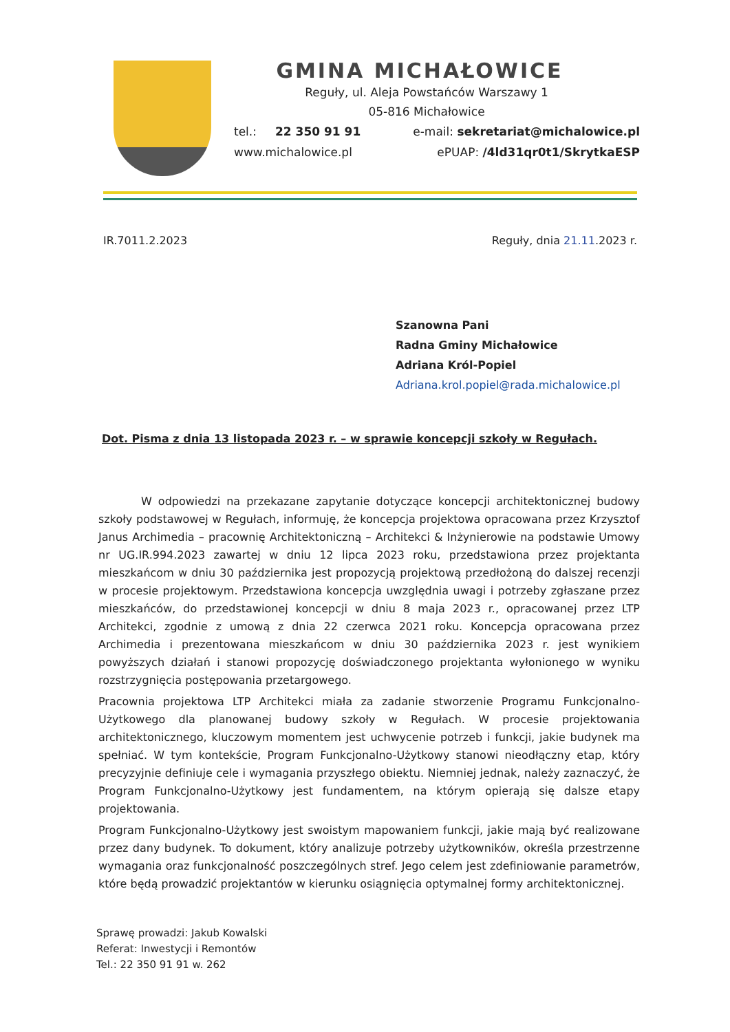GMINA MICHAŁOWICE
Reguły, ul. Aleja Powstańców Warszawy 1
05-816 Michałowice
tel.: 22 350 91 91
www.michalowice.pl
e-mail: sekretariat@michalowice.pl
ePUAP: /4ld31qr0t1/SkrytkaESP
IR.7011.2.2023 Reguły, dnia 21.11.2023 r.
Szanowna Pani
Radna Gminy Michałowice
Adriana Król-Popiel
Adriana.krol.popiel@rada.michalowice.pl
Dot. Pisma z dnia 13 listopada 2023 r. – w sprawie koncepcji szkoły w Regułach.
W odpowiedzi na przekazane zapytanie dotyczące koncepcji architektonicznej budowy szkoły podstawowej w Regułach, informuję, że koncepcja projektowa opracowana przez Krzysztof Janus Archimedia – pracownię Architektoniczną – Architekci & Inżynierowie na podstawie Umowy nr UG.IR.994.2023 zawartej w dniu 12 lipca 2023 roku, przedstawiona przez projektanta mieszkańcom w dniu 30 października jest propozycją projektową przedłożoną do dalszej recenzji w procesie projektowym. Przedstawiona koncepcja uwzględnia uwagi i potrzeby zgłaszane przez mieszkańców, do przedstawionej koncepcji w dniu 8 maja 2023 r., opracowanej przez LTP Architekci, zgodnie z umową z dnia 22 czerwca 2021 roku. Koncepcja opracowana przez Archimedia i prezentowana mieszkańcom w dniu 30 października 2023 r. jest wynikiem powyższych działań i stanowi propozycję doświadczonego projektanta wyłonionego w wyniku rozstrzygnięcia postępowania przetargowego.
Pracownia projektowa LTP Architekci miała za zadanie stworzenie Programu Funkcjonalno-Użytkowego dla planowanej budowy szkoły w Regułach. W procesie projektowania architektonicznego, kluczowym momentem jest uchwycenie potrzeb i funkcji, jakie budynek ma spełniać. W tym kontekście, Program Funkcjonalno-Użytkowy stanowi nieodłączny etap, który precyzyjnie definiuje cele i wymagania przyszłego obiektu. Niemniej jednak, należy zaznaczyć, że Program Funkcjonalno-Użytkowy jest fundamentem, na którym opierają się dalsze etapy projektowania.
Program Funkcjonalno-Użytkowy jest swoistym mapowaniem funkcji, jakie mają być realizowane przez dany budynek. To dokument, który analizuje potrzeby użytkowników, określa przestrzenne wymagania oraz funkcjonalność poszczególnych stref. Jego celem jest zdefiniowanie parametrów, które będą prowadzić projektantów w kierunku osiągnięcia optymalnej formy architektonicznej.
Sprawę prowadzi: Jakub Kowalski
Referat: Inwestycji i Remontów
Tel.: 22 350 91 91 w. 262